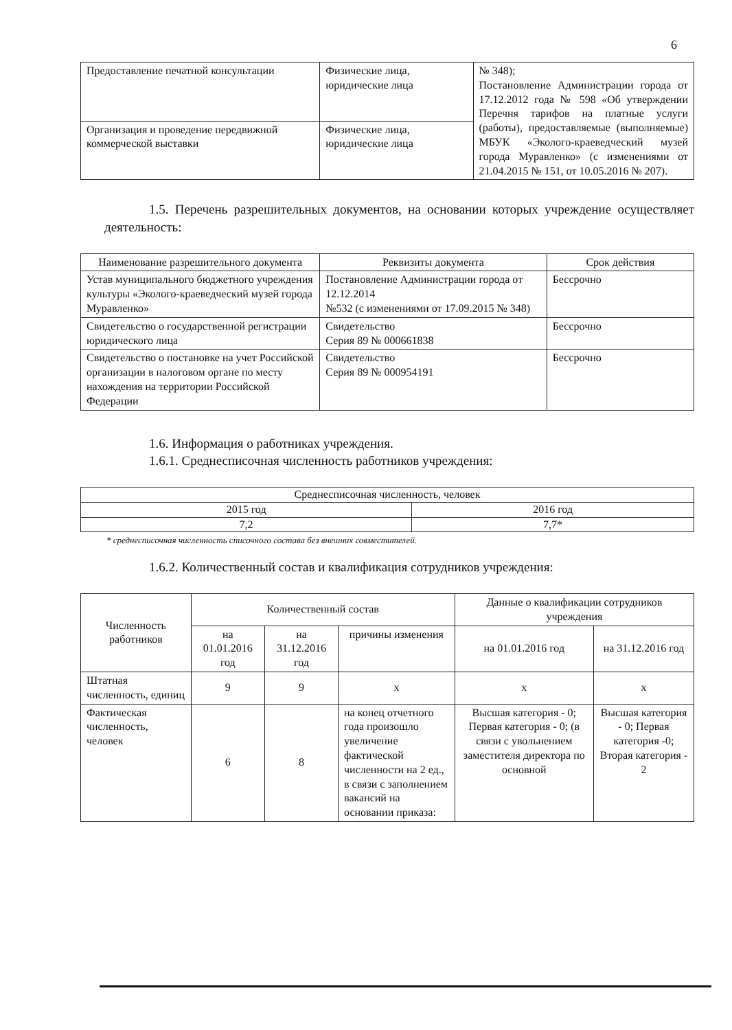6
| Предоставление печатной консультации | Физические лица, юридические лица | № 348); Постановление Администрации города от 17.12.2012 года № 598 «Об утверждении Перечня тарифов на платные услуги (работы), предоставляемые (выполняемые) МБУК «Эколого-краеведческий музей города Муравленко» (с изменениями от 21.04.2015 № 151, от 10.05.2016 № 207). |
| Организация и проведение передвижной коммерческой выставки | Физические лица, юридические лица | |
1.5. Перечень разрешительных документов, на основании которых учреждение осуществляет деятельность:
| Наименование разрешительного документа | Реквизиты документа | Срок действия |
| --- | --- | --- |
| Устав муниципального бюджетного учреждения культуры «Эколого-краеведческий музей города Муравленко» | Постановление Администрации города от 12.12.2014 №532 (с изменениями от 17.09.2015 № 348) | Бессрочно |
| Свидетельство о государственной регистрации юридического лица | Свидетельство Серия 89 № 000661838 | Бессрочно |
| Свидетельство о постановке на учет Российской организации в налоговом органе по месту нахождения на территории Российской Федерации | Свидетельство Серия 89 № 000954191 | Бессрочно |
1.6. Информация о работниках учреждения.
1.6.1. Среднесписочная численность работников учреждения:
| Среднесписочная численность, человек | |
| 2015 год | 2016 год |
| 7,2 | 7,7* |
* среднесписочная численность списочного состава без внешних совместителей.
1.6.2. Количественный состав и квалификация сотрудников учреждения:
| Численность работников | Количественный состав | | | Данные о квалификации сотрудников учреждения | |
| | на 01.01.2016 год | на 31.12.2016 год | причины изменения | на 01.01.2016 год | на 31.12.2016 год |
| Штатная численность, единиц | 9 | 9 | х | х | х |
| Фактическая численность, человек | 6 | 8 | на конец отчетного года произошло увеличение фактической численности на 2 ед., в связи с заполнением вакансий на основании приказа: | Высшая категория - 0; Первая категория - 0; (в связи с увольнением заместителя директора по основной | Высшая категория - 0; Первая категория -0; Вторая категория - 2 |